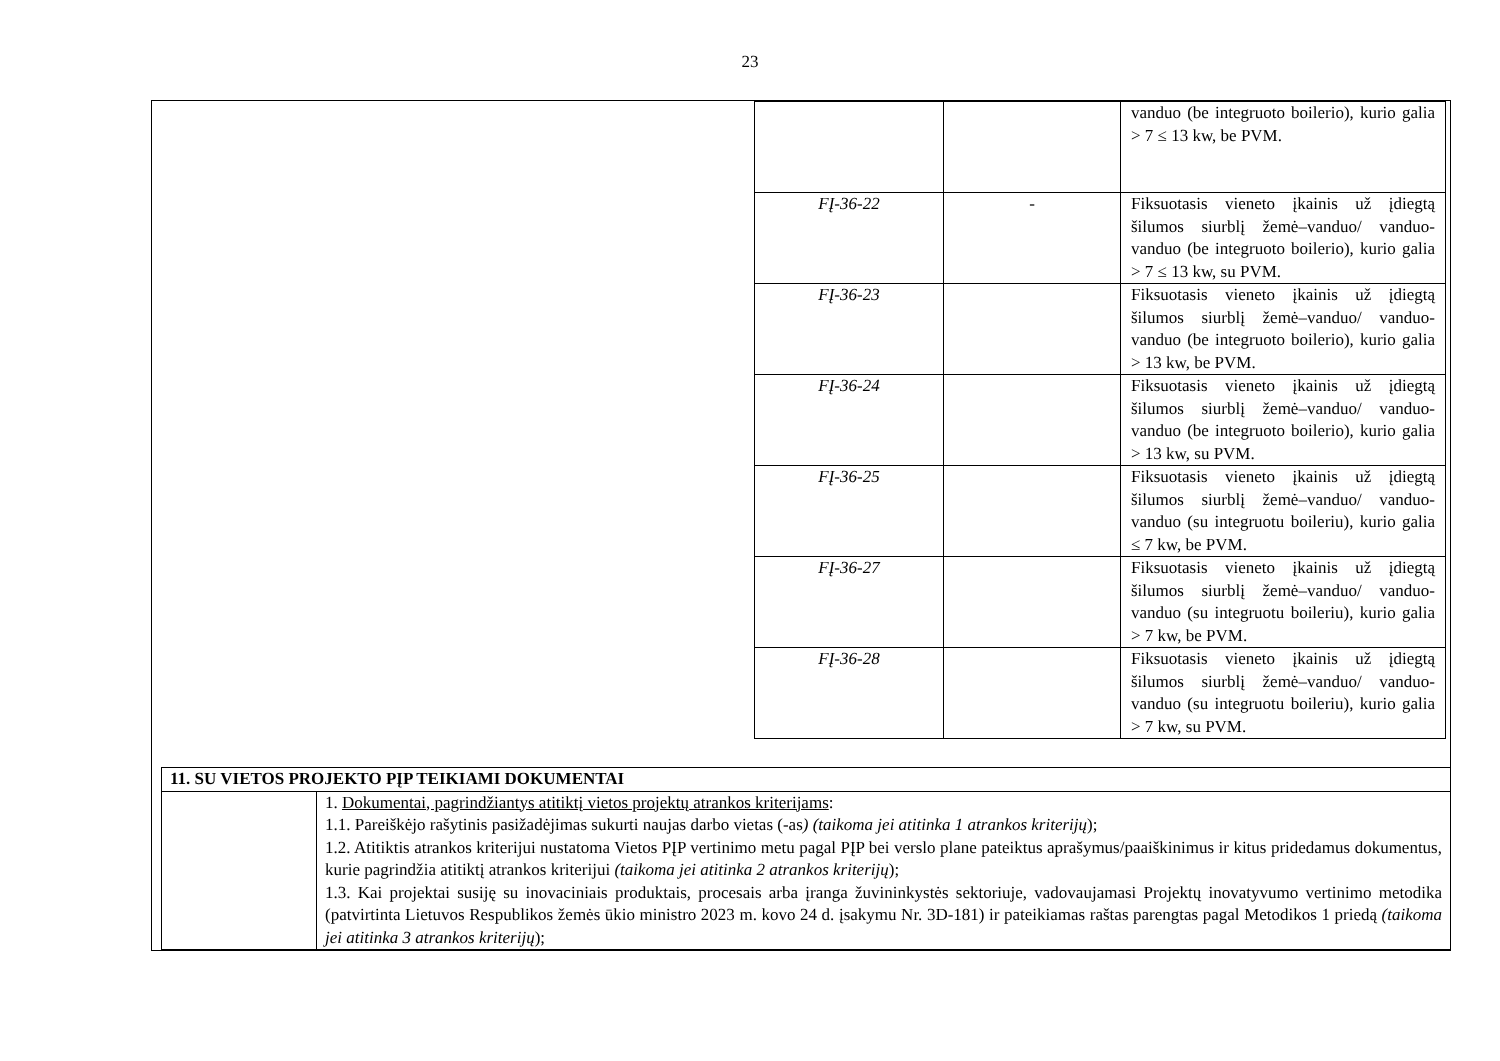23
| | | vanduo (be integruoto boilerio), kurio galia > 7 ≤ 13 kw, be PVM. |
| FĮ-36-22 | - | Fiksuotasis vieneto įkainis už įdiegtą šilumos siurblį žemė–vanduo/ vanduo-vanduo (be integruoto boilerio), kurio galia > 7 ≤ 13 kw, su PVM. |
| FĮ-36-23 | | Fiksuotasis vieneto įkainis už įdiegtą šilumos siurblį žemė–vanduo/ vanduo-vanduo (be integruoto boilerio), kurio galia > 13 kw, be PVM. |
| FĮ-36-24 | | Fiksuotasis vieneto įkainis už įdiegtą šilumos siurblį žemė–vanduo/ vanduo-vanduo (be integruoto boilerio), kurio galia > 13 kw, su PVM. |
| FĮ-36-25 | | Fiksuotasis vieneto įkainis už įdiegtą šilumos siurblį žemė–vanduo/ vanduo-vanduo (su integruotu boileriu), kurio galia ≤ 7 kw, be PVM. |
| FĮ-36-27 | | Fiksuotasis vieneto įkainis už įdiegtą šilumos siurblį žemė–vanduo/ vanduo-vanduo (su integruotu boileriu), kurio galia > 7 kw, be PVM. |
| FĮ-36-28 | | Fiksuotasis vieneto įkainis už įdiegtą šilumos siurblį žemė–vanduo/ vanduo-vanduo (su integruotu boileriu), kurio galia > 7 kw, su PVM. |
| 11. SU VIETOS PROJEKTO PĮP TEIKIAMI DOKUMENTAI | |
| | 1. Dokumentai, pagrindžiantys atitiktį vietos projektų atrankos kriterijams : 1.1. Pareiškėjo rašytinis pasižadėjimas sukurti naujas darbo vietas (-as ) (taikoma jei atitinka 1 atrankos kriterijų ); 1.2. Atitiktis atrankos kriterijui nustatoma Vietos PĮP vertinimo metu pagal PĮP bei verslo plane pateiktus aprašymus/paaiškinimus ir kitus pridedamus dokumentus, kurie pagrindžia atitiktį atrankos kriterijui (taikoma jei atitinka 2 atrankos kriterijų ); 1.3. Kai projektai susiję su inovaciniais produktais, procesais arba įranga žuvininkystės sektoriuje, vadovaujamasi Projektų inovatyvumo vertinimo metodika (patvirtinta Lietuvos Respublikos žemės ūkio ministro 2023 m. kovo 24 d. įsakymu Nr. 3D-181) ir pateikiamas raštas parengtas pagal Metodikos 1 priedą (taikoma jei atitinka 3 atrankos kriterijų ); |